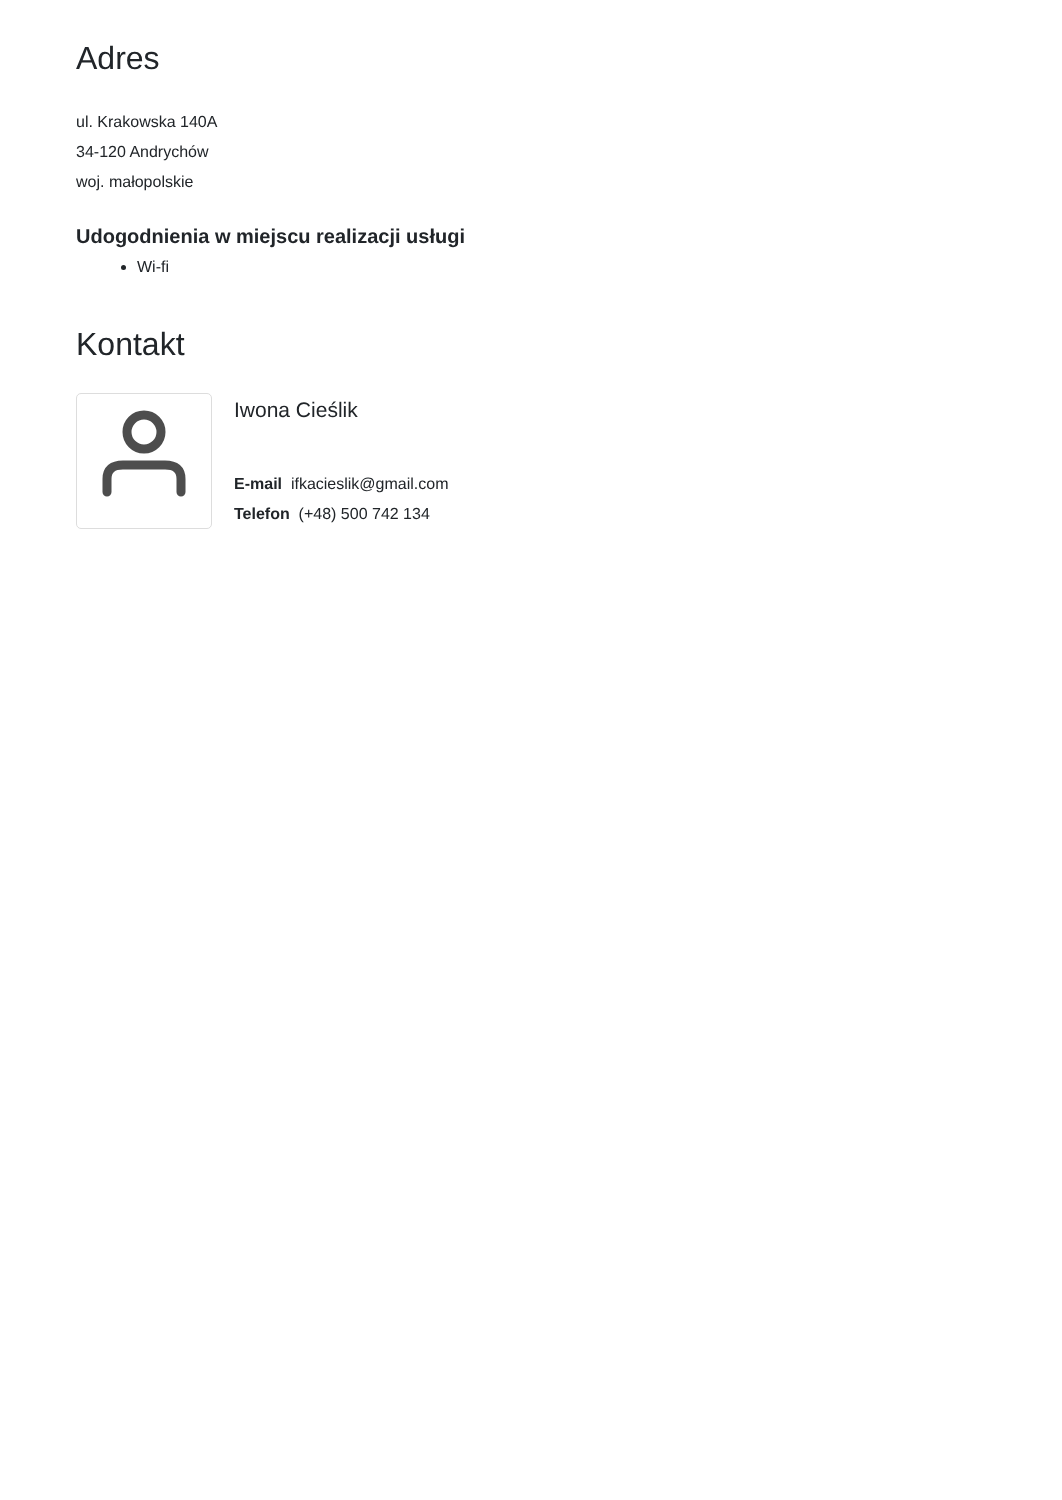Adres
ul. Krakowska 140A
34-120 Andrychów
woj. małopolskie
Udogodnienia w miejscu realizacji usługi
Wi-fi
Kontakt
Iwona Cieślik
E-mail ifkacieslik@gmail.com
Telefon (+48) 500 742 134